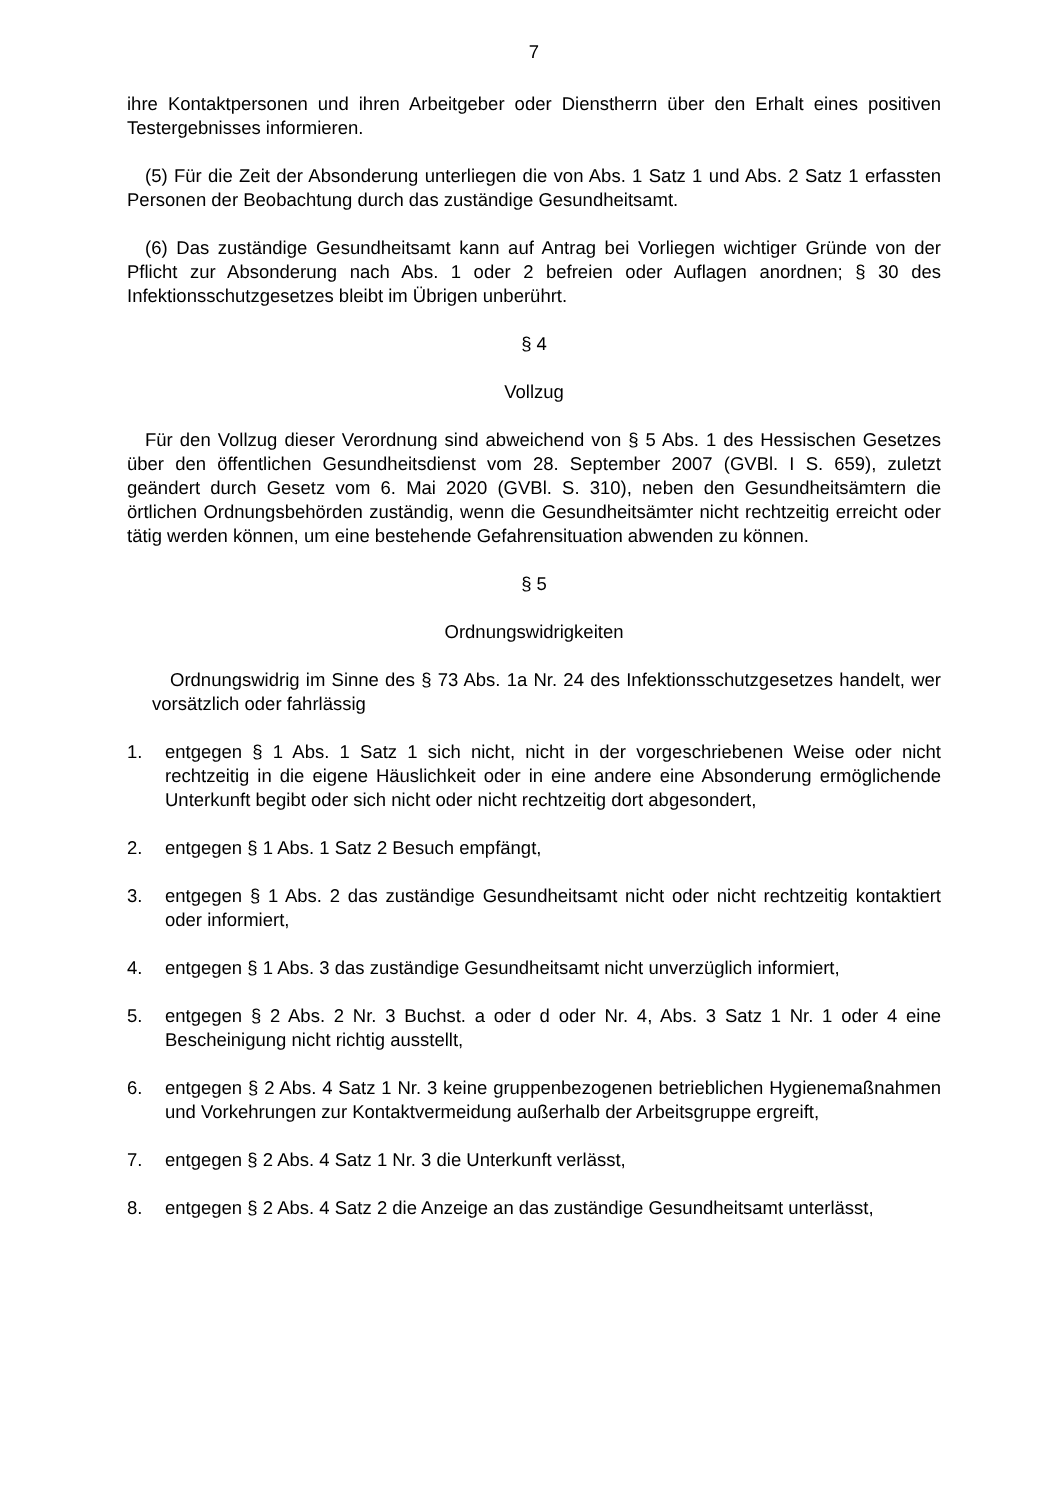7
ihre Kontaktpersonen und ihren Arbeitgeber oder Dienstherrn über den Erhalt eines positiven Testergebnisses informieren.
(5) Für die Zeit der Absonderung unterliegen die von Abs. 1 Satz 1 und Abs. 2 Satz 1 erfassten Personen der Beobachtung durch das zuständige Gesundheitsamt.
(6) Das zuständige Gesundheitsamt kann auf Antrag bei Vorliegen wichtiger Gründe von der Pflicht zur Absonderung nach Abs. 1 oder 2 befreien oder Auflagen anordnen; § 30 des Infektionsschutzgesetzes bleibt im Übrigen unberührt.
§ 4
Vollzug
Für den Vollzug dieser Verordnung sind abweichend von § 5 Abs. 1 des Hessischen Gesetzes über den öffentlichen Gesundheitsdienst vom 28. September 2007 (GVBl. I S. 659), zuletzt geändert durch Gesetz vom 6. Mai 2020 (GVBl. S. 310), neben den Gesundheitsämtern die örtlichen Ordnungsbehörden zuständig, wenn die Gesundheitsämter nicht rechtzeitig erreicht oder tätig werden können, um eine bestehende Gefahrensituation abwenden zu können.
§ 5
Ordnungswidrigkeiten
Ordnungswidrig im Sinne des § 73 Abs. 1a Nr. 24 des Infektionsschutzgesetzes handelt, wer vorsätzlich oder fahrlässig
1. entgegen § 1 Abs. 1 Satz 1 sich nicht, nicht in der vorgeschriebenen Weise oder nicht rechtzeitig in die eigene Häuslichkeit oder in eine andere eine Absonderung ermöglichende Unterkunft begibt oder sich nicht oder nicht rechtzeitig dort abgesondert,
2. entgegen § 1 Abs. 1 Satz 2 Besuch empfängt,
3. entgegen § 1 Abs. 2 das zuständige Gesundheitsamt nicht oder nicht rechtzeitig kontaktiert oder informiert,
4. entgegen § 1 Abs. 3 das zuständige Gesundheitsamt nicht unverzüglich informiert,
5. entgegen § 2 Abs. 2 Nr. 3 Buchst. a oder d oder Nr. 4, Abs. 3 Satz 1 Nr. 1 oder 4 eine Bescheinigung nicht richtig ausstellt,
6. entgegen § 2 Abs. 4 Satz 1 Nr. 3 keine gruppenbezogenen betrieblichen Hygienemaßnahmen und Vorkehrungen zur Kontaktvermeidung außerhalb der Arbeitsgruppe ergreift,
7. entgegen § 2 Abs. 4 Satz 1 Nr. 3 die Unterkunft verlässt,
8. entgegen § 2 Abs. 4 Satz 2 die Anzeige an das zuständige Gesundheitsamt unterlässt,